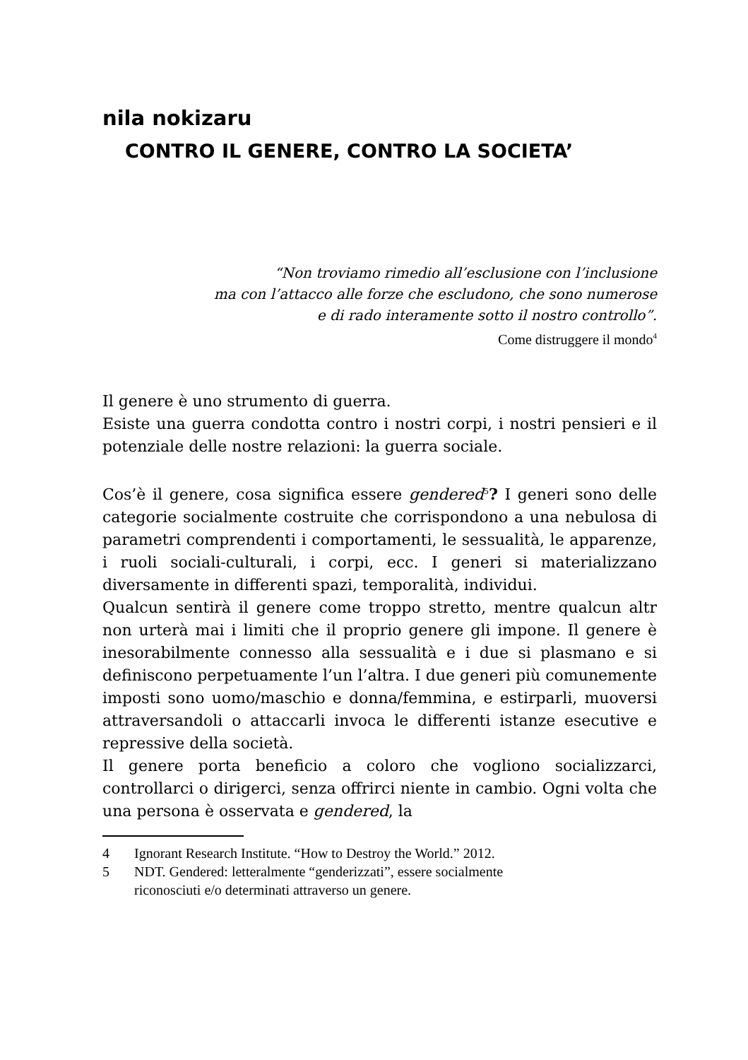nila nokizaru
CONTRO IL GENERE, CONTRO LA SOCIETA’
“Non troviamo rimedio all’esclusione con l’inclusione
ma con l’attacco alle forze che escludono, che sono numerose
e di rado interamente sotto il nostro controllo”.
Come distruggere il mondo<sup>4</sup>
Il genere è uno strumento di guerra.
Esiste una guerra condotta contro i nostri corpi, i nostri pensieri e il potenziale delle nostre relazioni: la guerra sociale.
Cos’è il genere, cosa significa essere gendered<sup>5</sup>? I generi sono delle categorie socialmente costruite che corrispondono a una nebulosa di parametri comprendenti i comportamenti, le sessualità, le apparenze, i ruoli sociali-culturali, i corpi, ecc. I generi si materializzano diversamente in differenti spazi, temporalità, individui.
Qualcun sentirà il genere come troppo stretto, mentre qualcun altr non urterà mai i limiti che il proprio genere gli impone. Il genere è inesorabilmente connesso alla sessualità e i due si plasmano e si definiscono perpetuamente l’un l’altra. I due generi più comunemente imposti sono uomo/maschio e donna/femmina, e estirparli, muoversi attraversandoli o attaccarli invoca le differenti istanze esecutive e repressive della società.
Il genere porta beneficio a coloro che vogliono socializzarci, controllarci o dirigerci, senza offrirci niente in cambio. Ogni volta che una persona è osservata e gendered, la
4 Ignorant Research Institute. “How to Destroy the World.” 2012.
5 NDT. Gendered: letteralmente “genderizzati”, essere socialmente
riconosciuti e/o determinati attraverso un genere.